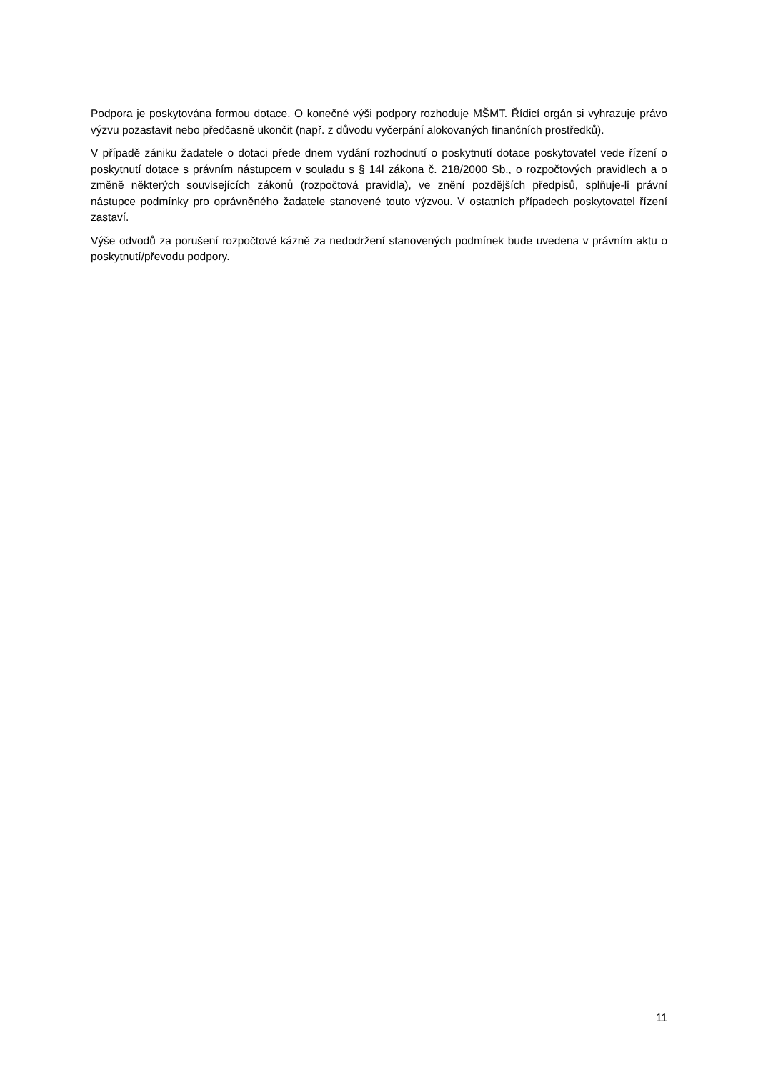Podpora je poskytována formou dotace. O konečné výši podpory rozhoduje MŠMT. Řídicí orgán si vyhrazuje právo výzvu pozastavit nebo předčasně ukončit (např. z důvodu vyčerpání alokovaných finančních prostředků).
V případě zániku žadatele o dotaci přede dnem vydání rozhodnutí o poskytnutí dotace poskytovatel vede řízení o poskytnutí dotace s právním nástupcem v souladu s § 14l zákona č. 218/2000 Sb., o rozpočtových pravidlech a o změně některých souvisejících zákonů (rozpočtová pravidla), ve znění pozdějších předpisů, splňuje-li právní nástupce podmínky pro oprávněného žadatele stanovené touto výzvou. V ostatních případech poskytovatel řízení zastaví.
Výše odvodů za porušení rozpočtové kázně za nedodržení stanovených podmínek bude uvedena v právním aktu o poskytnutí/převodu podpory.
11